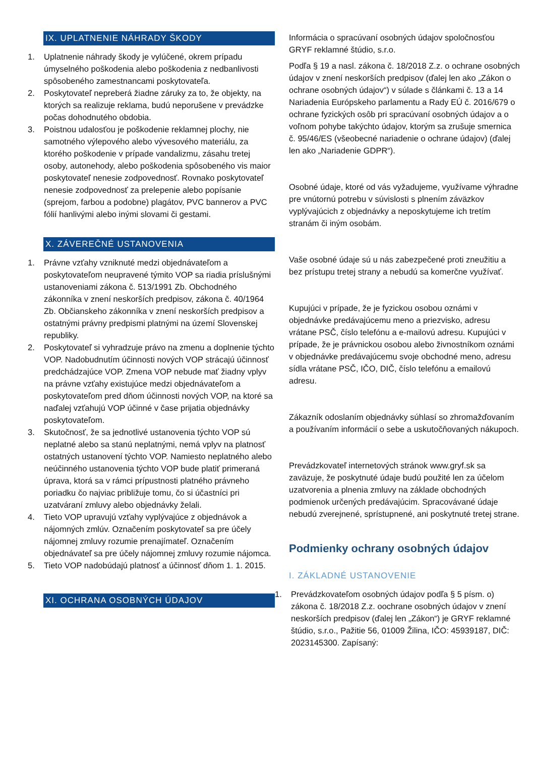IX. UPLATNENIE NÁHRADY ŠKODY
1. Uplatnenie náhrady škody je vylúčené, okrem prípadu úmyselného poškodenia alebo poškodenia z nedbanlivosti spôsobeného zamestnancami poskytovateľa.
2. Poskytovateľ nepreberá žiadne záruky za to, že objekty, na ktorých sa realizuje reklama, budú neporušene v prevádzke počas dohodnutého obdobia.
3. Poistnou udalosťou je poškodenie reklamnej plochy, nie samotného výlepového alebo vývesového materiálu, za ktorého poškodenie v prípade vandalizmu, zásahu tretej osoby, autonehody, alebo poškodenia spôsobeného vis maior poskytovateľ nenesie zodpovednosť. Rovnako poskytovateľ nenesie zodpovednosť za prelepenie alebo popísanie (sprejom, farbou a podobne) plagátov, PVC bannerov a PVC fólií hanlivými alebo inými slovami či gestami.
X. ZÁVEREČNÉ USTANOVENIA
1. Právne vzťahy vzniknuté medzi objednávateľom a poskytovateľom neupravené týmito VOP sa riadia príslušnými ustanoveniami zákona č. 513/1991 Zb. Obchodného zákonníka v znení neskorších predpisov, zákona č. 40/1964 Zb. Občianskeho zákonníka v znení neskorších predpisov a ostatnými právny predpismi platnými na území Slovenskej republiky.
2. Poskytovateľ si vyhradzuje právo na zmenu a doplnenie týchto VOP. Nadobudnutím účinnosti nových VOP strácajú účinnosť predchádzajúce VOP. Zmena VOP nebude mať žiadny vplyv na právne vzťahy existujúce medzi objednávateľom a poskytovateľom pred dňom účinnosti nových VOP, na ktoré sa naďalej vzťahujú VOP účinné v čase prijatia objednávky poskytovateľom.
3. Skutočnosť, že sa jednotlivé ustanovenia týchto VOP sú neplatné alebo sa stanú neplatnými, nemá vplyv na platnosť ostatných ustanovení týchto VOP. Namiesto neplatného alebo neúčinného ustanovenia týchto VOP bude platiť primeraná úprava, ktorá sa v rámci prípustnosti platného právneho poriadku čo najviac približuje tomu, čo si účastníci pri uzatváraní zmluvy alebo objednávky želali.
4. Tieto VOP upravujú vzťahy vyplývajúce z objednávok a nájomných zmlúv. Označením poskytovateľ sa pre účely nájomnej zmluvy rozumie prenajímateľ. Označením objednávateľ sa pre účely nájomnej zmluvy rozumie nájomca.
5. Tieto VOP nadobúdajú platnosť a účinnosť dňom 1. 1. 2015.
XI. OCHRANA OSOBNÝCH ÚDAJOV
Informácia o spracúvaní osobných údajov spoločnosťou GRYF reklamné štúdio, s.r.o.
Podľa § 19 a nasl. zákona č. 18/2018 Z.z. o ochrane osobných údajov v znení neskorších predpisov (ďalej len ako „Zákon o ochrane osobných údajov“) v súlade s článkami č. 13 a 14 Nariadenia Európskeho parlamentu a Rady EÚ č. 2016/679 o ochrane fyzických osôb pri spracúvaní osobných údajov a o voľnom pohybe takýchto údajov, ktorým sa zrušuje smernica č. 95/46/ES (všeobecné nariadenie o ochrane údajov) (ďalej len ako „Nariadenie GDPR“).
Osobné údaje, ktoré od vás vyžadujeme, využívame výhradne pre vnútornú potrebu v súvislosti s plnením záväzkov vyplývajúcich z objednávky a neposkytujeme ich tretím stranám či iným osobám.
Vaše osobné údaje sú u nás zabezpečené proti zneužitiu a bez prístupu tretej strany a nebudú sa komerčne využívať.
Kupujúci v prípade, že je fyzickou osobou oznámi v objednávke predávajúcemu meno a priezvisko, adresu vrátane PSČ, číslo telefónu a e-mailovú adresu. Kupujúci v prípade, že je právnickou osobou alebo živnostníkom oznámi v objednávke predávajúcemu svoje obchodné meno, adresu sídla vrátane PSČ, IČO, DIČ, číslo telefónu a emailovú adresu.
Zákazník odoslaním objednávky súhlasí so zhromažďovaním a používaním informácií o sebe a uskutočňovaných nákupoch.
Prevádzkovateľ internetových stránok www.gryf.sk sa zaväzuje, že poskytnuté údaje budú použité len za účelom uzatvorenia a plnenia zmluvy na základe obchodných podmienok určených predávajúcim. Spracovávané údaje nebudú zverejnené, sprístupnené, ani poskytnuté tretej strane.
Podmienky ochrany osobných údajov
I. ZÁKLADNÉ USTANOVENIE
1. Prevádzkovateľom osobných údajov podľa § 5 písm. o) zákona č. 18/2018 Z.z. oochrane osobných údajov v znení neskorších predpisov (ďalej len „Zákon“) je GRYF reklamné štúdio, s.r.o., Pažitie 56, 01009 Žilina, IČO: 45939187, DIČ: 2023145300. Zapísaný: